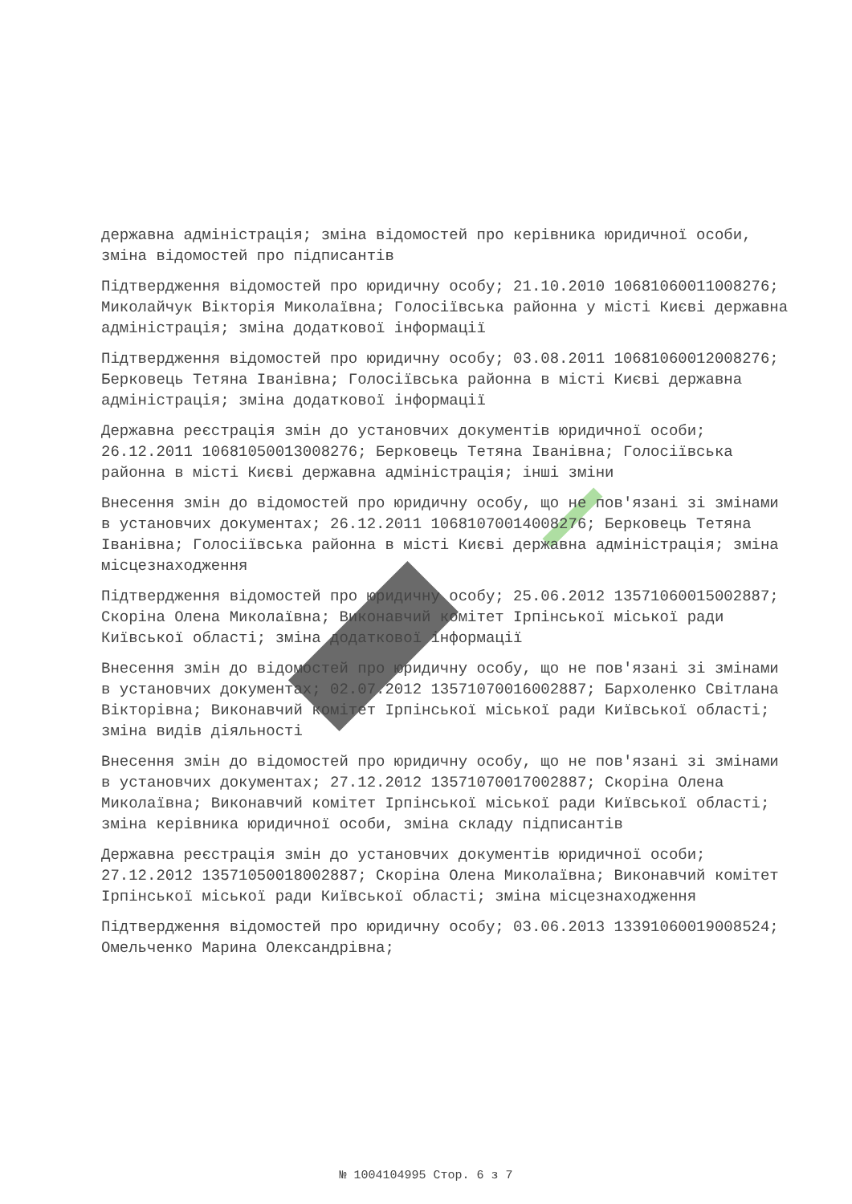державна адміністрація; зміна відомостей про керівника юридичної особи, зміна відомостей про підписантів
Підтвердження відомостей про юридичну особу; 21.10.2010 10681060011008276; Миколайчук Вікторія Миколаївна; Голосіївська районна у місті Києві державна адміністрація; зміна додаткової інформації
Підтвердження відомостей про юридичну особу; 03.08.2011 10681060012008276; Берковець Тетяна Іванівна; Голосіївська районна в місті Києві державна адміністрація; зміна додаткової інформації
Державна реєстрація змін до установчих документів юридичної особи; 26.12.2011 10681050013008276; Берковець Тетяна Іванівна; Голосіївська районна в місті Києві державна адміністрація; інші зміни
Внесення змін до відомостей про юридичну особу, що не пов'язані зі змінами в установчих документах; 26.12.2011 10681070014008276; Берковець Тетяна Іванівна; Голосіївська районна в місті Києві державна адміністрація; зміна місцезнаходження
Підтвердження відомостей про юридичну особу; 25.06.2012 13571060015002887; Скоріна Олена Миколаївна; Виконавчий комітет Ірпінської міської ради Київської області; зміна додаткової інформації
Внесення змін до відомостей про юридичну особу, що не пов'язані зі змінами в установчих документах; 02.07.2012 13571070016002887; Бархоленко Світлана Вікторівна; Виконавчий комітет Ірпінської міської ради Київської області; зміна видів діяльності
Внесення змін до відомостей про юридичну особу, що не пов'язані зі змінами в установчих документах; 27.12.2012 13571070017002887; Скоріна Олена Миколаївна; Виконавчий комітет Ірпінської міської ради Київської області; зміна керівника юридичної особи, зміна складу підписантів
Державна реєстрація змін до установчих документів юридичної особи; 27.12.2012 13571050018002887; Скоріна Олена Миколаївна; Виконавчий комітет Ірпінської міської ради Київської області; зміна місцезнаходження
Підтвердження відомостей про юридичну особу; 03.06.2013 13391060019008524; Омельченко Марина Олександрівна;
№ 1004104995 Стор. 6 з 7